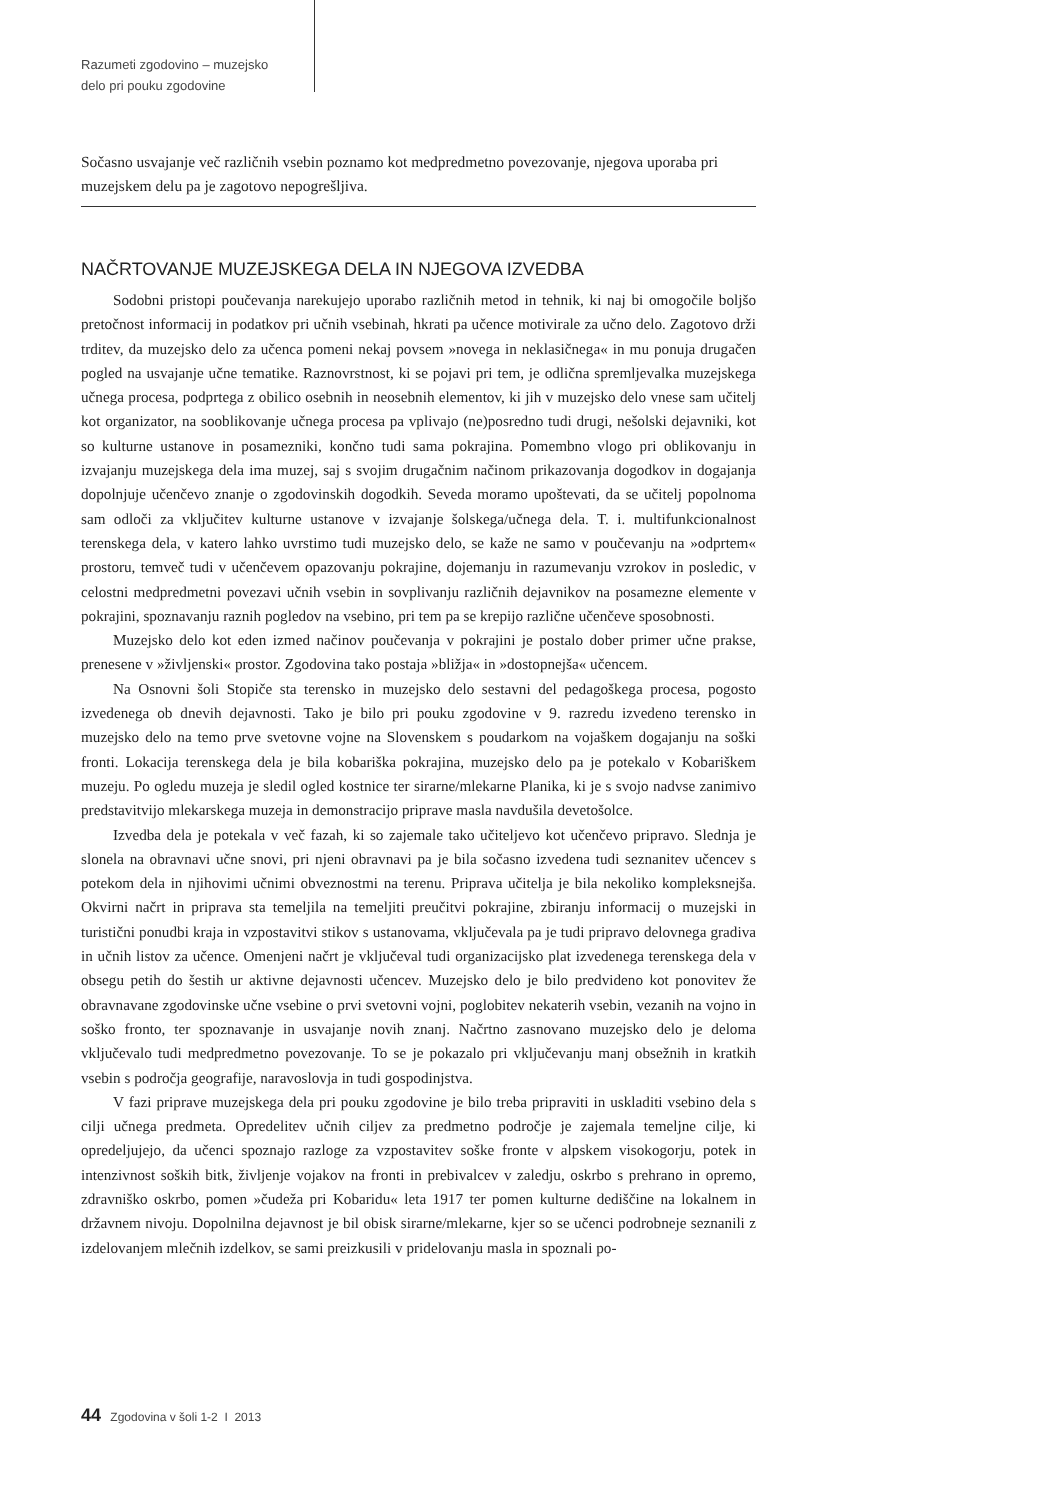Razumeti zgodovino – muzejsko
delo pri pouku zgodovine
Sočasno usvajanje več različnih vsebin poznamo kot medpredmetno povezovanje, njegova uporaba pri muzejskem delu pa je zagotovo nepogrešljiva.
NAČRTOVANJE MUZEJSKEGA DELA IN NJEGOVA IZVEDBA
Sodobni pristopi poučevanja narekujejo uporabo različnih metod in tehnik, ki naj bi omogočile boljšo pretočnost informacij in podatkov pri učnih vsebinah, hkrati pa učence motivirale za učno delo. Zagotovo drži trditev, da muzejsko delo za učenca pomeni nekaj povsem »novega in neklasičnega« in mu ponuja drugačen pogled na usvajanje učne tematike. Raznovrstnost, ki se pojavi pri tem, je odlična spremljevalka muzejskega učnega procesa, podprtega z obilico osebnih in neosebnih elementov, ki jih v muzejsko delo vnese sam učitelj kot organizator, na sooblikovanje učnega procesa pa vplivajo (ne)posredno tudi drugi, nešolski dejavniki, kot so kulturne ustanove in posamezniki, končno tudi sama pokrajina. Pomembno vlogo pri oblikovanju in izvajanju muzejskega dela ima muzej, saj s svojim drugačnim načinom prikazovanja dogodkov in dogajanja dopolnjuje učenčevo znanje o zgodovinskih dogodkih. Seveda moramo upoštevati, da se učitelj popolnoma sam odloči za vključitev kulturne ustanove v izvajanje šolskega/učnega dela. T. i. multifunkcionalnost terenskega dela, v katero lahko uvrstimo tudi muzejsko delo, se kaže ne samo v poučevanju na »odprtem« prostoru, temveč tudi v učenčevem opazovanju pokrajine, dojemanju in razumevanju vzrokov in posledic, v celostni medpredmetni povezavi učnih vsebin in sovplivanju različnih dejavnikov na posamezne elemente v pokrajini, spoznavanju raznih pogledov na vsebino, pri tem pa se krepijo različne učenčeve sposobnosti.
Muzejsko delo kot eden izmed načinov poučevanja v pokrajini je postalo dober primer učne prakse, prenesene v »življenski« prostor. Zgodovina tako postaja »bližja« in »dostopnejša« učencem.
Na Osnovni šoli Stopiče sta terensko in muzejsko delo sestavni del pedagoškega procesa, pogosto izvedenega ob dnevih dejavnosti. Tako je bilo pri pouku zgodovine v 9. razredu izvedeno terensko in muzejsko delo na temo prve svetovne vojne na Slovenskem s poudarkom na vojaškem dogajanju na soški fronti. Lokacija terenskega dela je bila kobariška pokrajina, muzejsko delo pa je potekalo v Kobariškem muzeju. Po ogledu muzeja je sledil ogled kostnice ter sirarne/mlekarne Planika, ki je s svojo nadvse zanimivo predstavitvijo mlekarskega muzeja in demonstracijo priprave masla navdušila devetošolce.
Izvedba dela je potekala v več fazah, ki so zajemale tako učiteljevo kot učenčevo pripravo. Slednja je slonela na obravnavi učne snovi, pri njeni obravnavi pa je bila sočasno izvedena tudi seznanitev učencev s potekom dela in njihovimi učnimi obveznostmi na terenu. Priprava učitelja je bila nekoliko kompleksnejša. Okvirni načrt in priprava sta temeljila na temeljiti preučitvi pokrajine, zbiranju informacij o muzejski in turistični ponudbi kraja in vzpostavitvi stikov s ustanovama, vključevala pa je tudi pripravo delovnega gradiva in učnih listov za učence. Omenjeni načrt je vključeval tudi organizacijsko plat izvedenega terenskega dela v obsegu petih do šestih ur aktivne dejavnosti učencev. Muzejsko delo je bilo predvideno kot ponovitev že obravnavane zgodovinske učne vsebine o prvi svetovni vojni, poglobitev nekaterih vsebin, vezanih na vojno in soško fronto, ter spoznavanje in usvajanje novih znanj. Načrtno zasnovano muzejsko delo je deloma vključevalo tudi medpredmetno povezovanje. To se je pokazalo pri vključevanju manj obsežnih in kratkih vsebin s področja geografije, naravoslovja in tudi gospodinjstva.
V fazi priprave muzejskega dela pri pouku zgodovine je bilo treba pripraviti in uskladiti vsebino dela s cilji učnega predmeta. Opredelitev učnih ciljev za predmetno področje je zajemala temeljne cilje, ki opredeljujejo, da učenci spoznajo razloge za vzpostavitev soške fronte v alpskem visokogorju, potek in intenzivnost soških bitk, življenje vojakov na fronti in prebivalcev v zaledju, oskrbo s prehrano in opremo, zdravniško oskrbo, pomen »čudeža pri Kobaridu« leta 1917 ter pomen kulturne dediščine na lokalnem in državnem nivoju. Dopolnilna dejavnost je bil obisk sirarne/mlekarne, kjer so se učenci podrobneje seznanili z izdelovanjem mlečnih izdelkov, se sami preizkusili v pridelovanju masla in spoznali po-
44 Zgodovina v šoli 1-2 I 2013